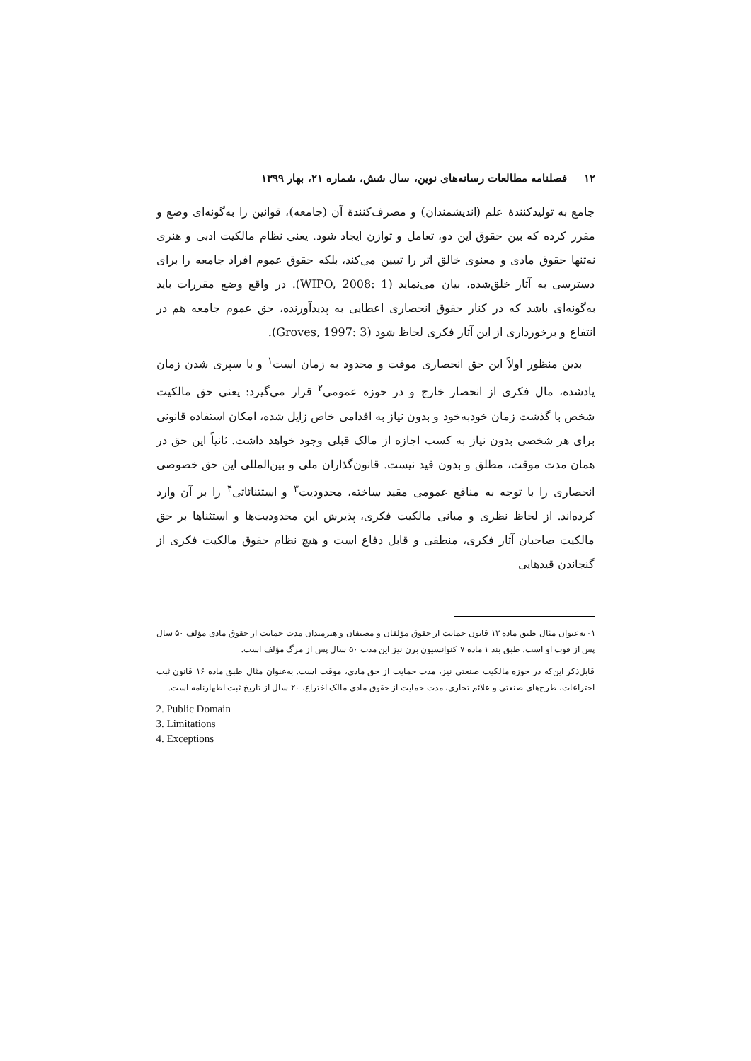۱۲ فصلنامه مطالعات رسانه‌های نوین، سال شش، شماره ۲۱، بهار ۱۳۹۹
جامع به تولیدکنندۀ علم (اندیشمندان) و مصرف‌کنندۀ آن (جامعه)، قوانین را به‌گونه‌ای وضع و مقرر کرده که بین حقوق این دو، تعامل و توازن ایجاد شود. یعنی نظام مالکیت ادبی و هنری نه‌تنها حقوق مادی و معنوی خالق اثر را تبیین می‌کند، بلکه حقوق عموم افراد جامعه را برای دسترسی به آثار خلق‌شده، بیان می‌نماید (WIPO, 2008: 1). در واقع وضع مقررات باید به‌گونه‌ای باشد که در کنار حقوق انحصاری اعطایی به پدیدآورنده، حق عموم جامعه هم در انتفاع و برخورداری از این آثار فکری لحاظ شود (Groves, 1997: 3).
بدین منظور اولاً این حق انحصاری موقت و محدود به زمان است<sup>۱</sup> و با سپری شدن زمان یادشده، مال فکری از انحصار خارج و در حوزه عمومی<sup>۲</sup> قرار می‌گیرد: یعنی حق مالکیت شخص با گذشت زمان خودبه‌خود و بدون نیاز به اقدامی خاص زایل شده، امکان استفاده قانونی برای هر شخصی بدون نیاز به کسب اجازه از مالک قبلی وجود خواهد داشت. ثانیاً این حق در همان مدت موقت، مطلق و بدون قید نیست. قانون‌گذاران ملی و بین‌المللی این حق خصوصی انحصاری را با توجه به منافع عمومی مقید ساخته، محدودیت<sup>۳</sup> و استثنائاتی<sup>۴</sup> را بر آن وارد کرده‌اند. از لحاظ نظری و مبانی مالکیت فکری، پذیرش این محدودیت‌ها و استثناها بر حق مالکیت صاحبان آثار فکری، منطقی و قابل دفاع است و هیچ نظام حقوق مالکیت فکری از گنجاندن قیدهایی
۱- به‌عنوان مثال طبق ماده ۱۲ قانون حمایت از حقوق مؤلفان و مصنفان و هنرمندان مدت حمایت از حقوق مادی مؤلف ۵۰ سال پس از فوت او است. طبق بند ۱ ماده ۷ کنوانسیون برن نیز این مدت ۵۰ سال پس از مرگ مؤلف است.
قابل‌ذکر این‌که در حوزه مالکیت صنعتی نیز، مدت حمایت از حق مادی، موقت است. به‌عنوان مثال طبق ماده ۱۶ قانون ثبت اختراعات، طرح‌های صنعتی و علائم تجاری، مدت حمایت از حقوق مادی مالک اختراع، ۲۰ سال از تاریخ ثبت اظهارنامه است.
2. Public Domain
3. Limitations
4. Exceptions